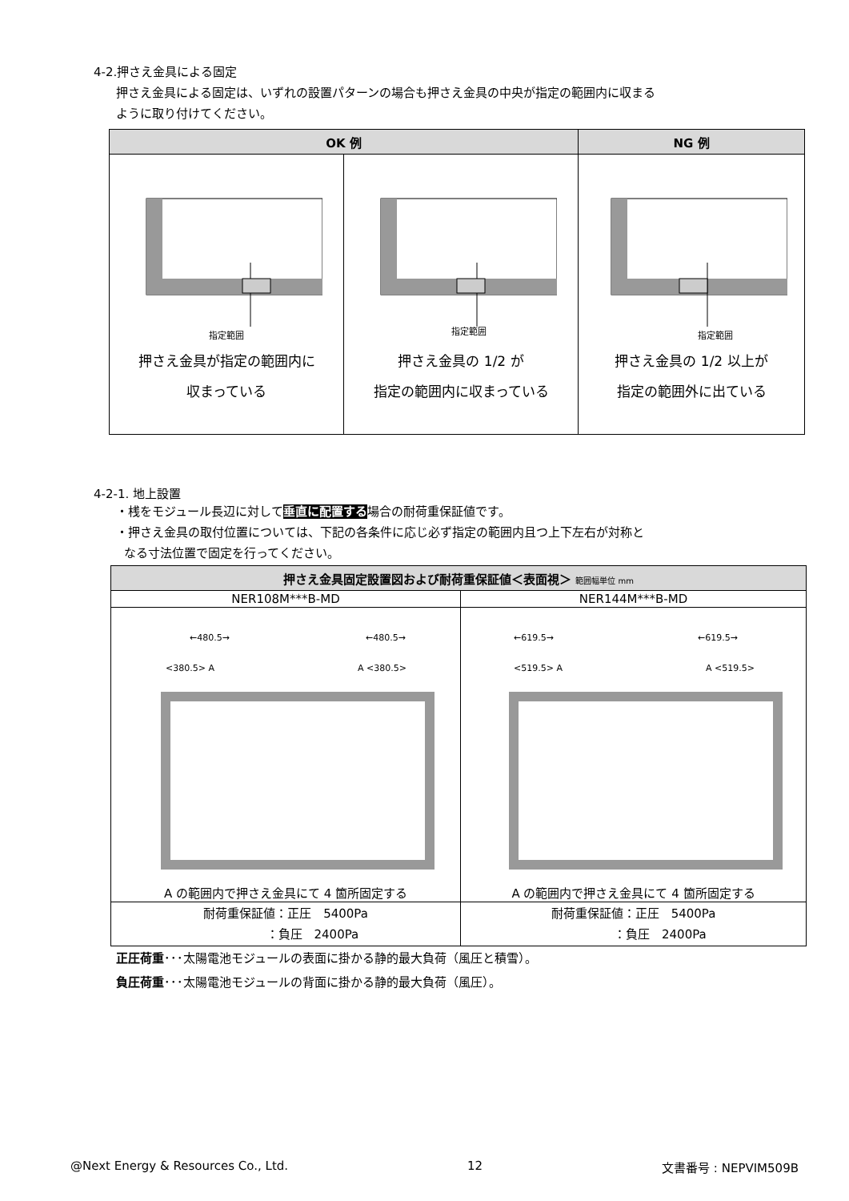4-2.押さえ金具による固定
押さえ金具による固定は、いずれの設置パターンの場合も押さえ金具の中央が指定の範囲内に収まる
ように取り付けてください。
| OK 例 | | NG 例 |
| --- | --- | --- |
| 指定範囲 押さえ金具が指定の範囲内に 収まっている | 指定範囲 押さえ金具の 1/2 が 指定の範囲内に収まっている | 指定範囲 押さえ金具の 1/2 以上が 指定の範囲外に出ている |
4-2-1. 地上設置
・桟をモジュール長辺に対して垂直に配置する場合の耐荷重保証値です。
・押さえ金具の取付位置については、下記の各条件に応じ必ず指定の範囲内且つ上下左右が対称と
なる寸法位置で固定を行ってください。
| 押さえ金具固定設置図および耐荷重保証値＜表面視＞ 範囲幅単位 mm | |
| --- | --- |
| NER108M***B-MD | NER144M***B-MD |
| ←480.5→ ←480.5→ <380.5> A A <380.5> A の範囲内で押さえ金具にて 4 箇所固定する | ←619.5→ ←619.5→ <519.5> A A <519.5> A の範囲内で押さえ金具にて 4 箇所固定する |
| 耐荷重保証値：正圧 5400Pa ：負圧 2400Pa | 耐荷重保証値：正圧 5400Pa ：負圧 2400Pa |
正圧荷重･･･太陽電池モジュールの表面に掛かる静的最大負荷（風圧と積雪）。
負圧荷重･･･太陽電池モジュールの背面に掛かる静的最大負荷（風圧）。
@Next Energy & Resources Co., Ltd. 12 文書番号 : NEPVIM509B